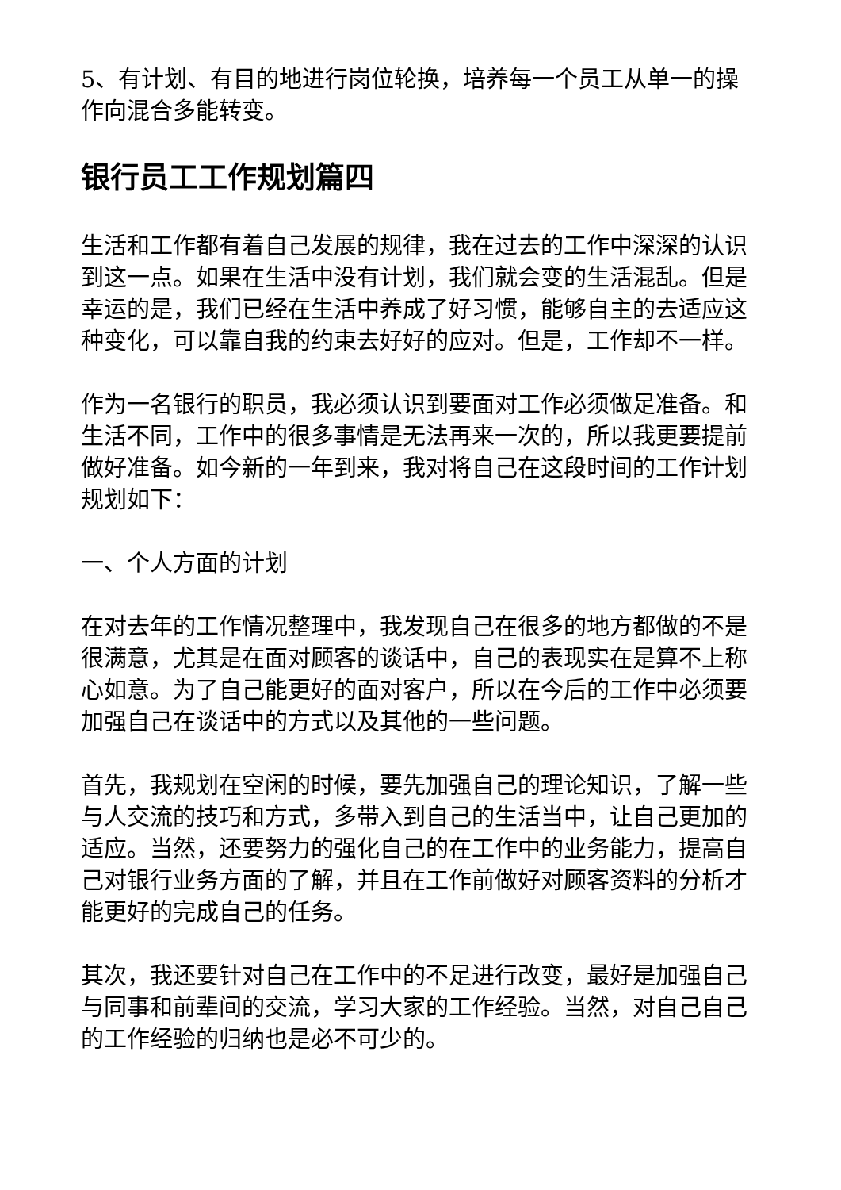5、有计划、有目的地进行岗位轮换，培养每一个员工从单一的操作向混合多能转变。
银行员工工作规划篇四
生活和工作都有着自己发展的规律，我在过去的工作中深深的认识到这一点。如果在生活中没有计划，我们就会变的生活混乱。但是幸运的是，我们已经在生活中养成了好习惯，能够自主的去适应这种变化，可以靠自我的约束去好好的应对。但是，工作却不一样。
作为一名银行的职员，我必须认识到要面对工作必须做足准备。和生活不同，工作中的很多事情是无法再来一次的，所以我更要提前做好准备。如今新的一年到来，我对将自己在这段时间的工作计划规划如下：
一、个人方面的计划
在对去年的工作情况整理中，我发现自己在很多的地方都做的不是很满意，尤其是在面对顾客的谈话中，自己的表现实在是算不上称心如意。为了自己能更好的面对客户，所以在今后的工作中必须要加强自己在谈话中的方式以及其他的一些问题。
首先，我规划在空闲的时候，要先加强自己的理论知识，了解一些与人交流的技巧和方式，多带入到自己的生活当中，让自己更加的适应。当然，还要努力的强化自己的在工作中的业务能力，提高自己对银行业务方面的了解，并且在工作前做好对顾客资料的分析才能更好的完成自己的任务。
其次，我还要针对自己在工作中的不足进行改变，最好是加强自己与同事和前辈间的交流，学习大家的工作经验。当然，对自己自己的工作经验的归纳也是必不可少的。